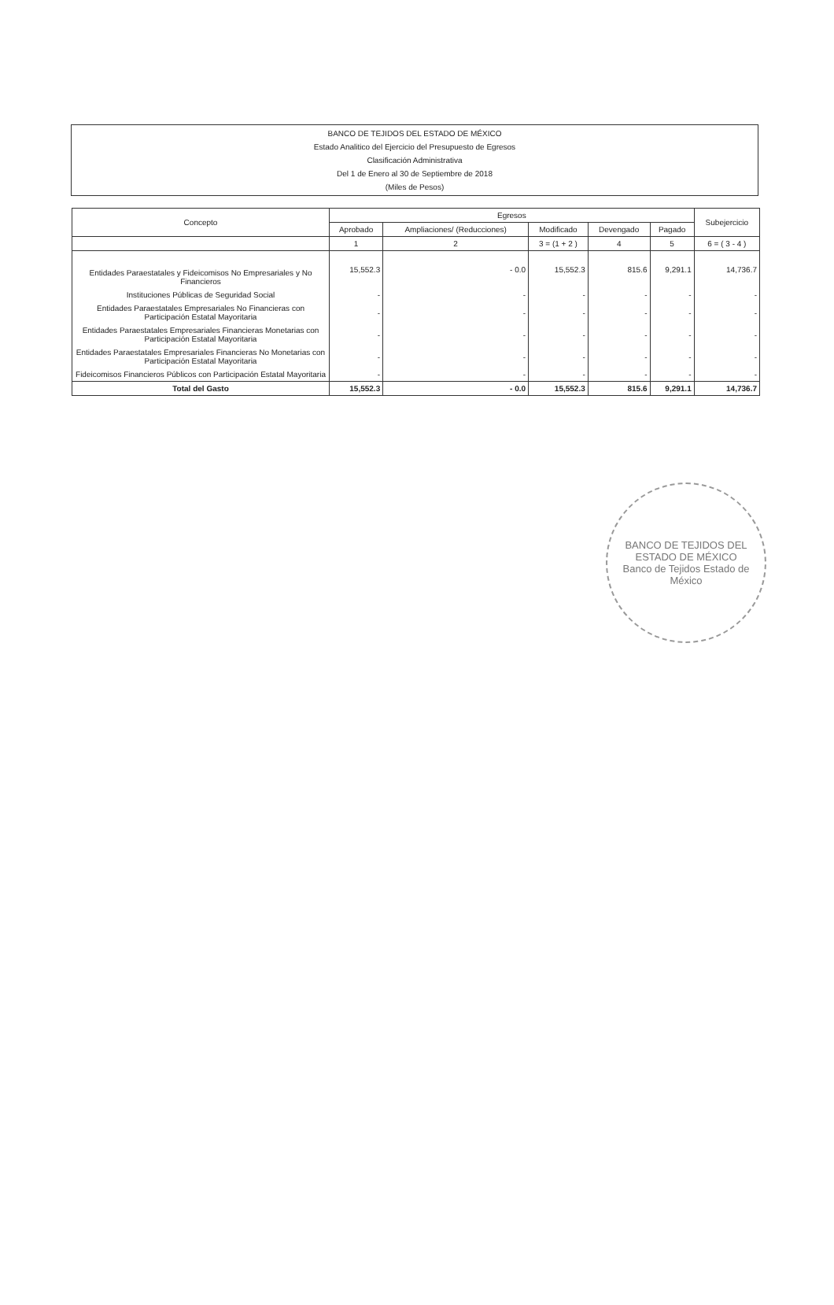BANCO DE TEJIDOS DEL ESTADO DE MÉXICO
Estado Analitico del Ejercicio del Presupuesto de Egresos
Clasificación Administrativa
Del 1 de Enero al 30 de Septiembre de 2018
(Miles de Pesos)
| Concepto | Egresos | | | | | Subejercicio |
| --- | --- | --- | --- | --- | --- | --- |
| | Aprobado | Ampliaciones/ (Reducciones) | Modificado | Devengado | Pagado | |
| | 1 | 2 | 3 = (1 + 2 ) | 4 | 5 | 6 = ( 3 - 4 ) |
| Entidades Paraestatales y Fideicomisos No Empresariales y No Financieros | 15,552.3 | - 0.0 | 15,552.3 | 815.6 | 9,291.1 | 14,736.7 |
| Instituciones Públicas de Seguridad Social | - | - | - | - | - | - |
| Entidades Paraestatales Empresariales No Financieras con Participación Estatal Mayoritaria | - | - | - | - | - | - |
| Entidades Paraestatales Empresariales Financieras Monetarias con Participación Estatal Mayoritaria | - | - | - | - | - | - |
| Entidades Paraestatales Empresariales Financieras No Monetarias con Participación Estatal Mayoritaria | - | - | - | - | - | - |
| Fideicomisos Financieros Públicos con Participación Estatal Mayoritaria | - | - | - | - | - | - |
| Total del Gasto | 15,552.3 | - 0.0 | 15,552.3 | 815.6 | 9,291.1 | 14,736.7 |
BANCO DE TEJIDOS DEL ESTADO DE MÉXICO
Banco de Tejidos Estado de México